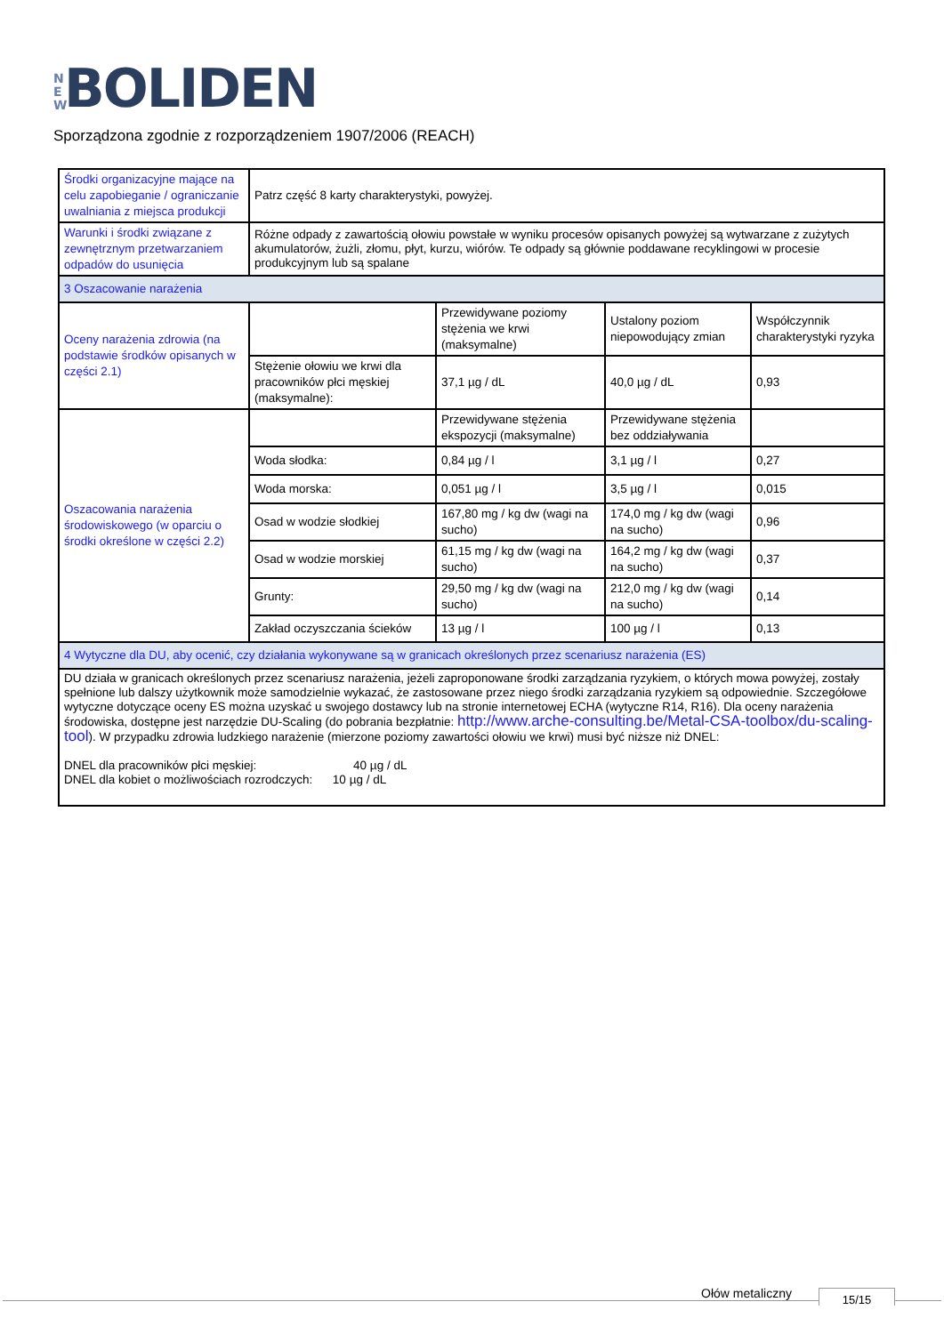N E W BOLIDEN
Sporządzona zgodnie z rozporządzeniem 1907/2006 (REACH)
| Środki organizacyjne mające na celu zapobieganie / ograniczanie uwalniania z miejsca produkcji | Patrz część 8 karty charakterystyki, powyżej. | | | |
| Warunki i środki związane z zewnętrznym przetwarzaniem odpadów do usunięcia | Różne odpady z zawartością ołowiu powstałe w wyniku procesów opisanych powyżej są wytwarzane z zużytych akumulatorów, żużli, złomu, płyt, kurzu, wiórów. Te odpady są głównie poddawane recyklingowi w procesie produkcyjnym lub są spalane | | | |
| 3 Oszacowanie narażenia | | | | |
| Oceny narażenia zdrowia (na podstawie środków opisanych w części 2.1) | | Przewidywane poziomy stężenia we krwi (maksymalne) | Ustalony poziom niepowodujący zmian | Współczynnik charakterystyki ryzyka |
| | Stężenie ołowiu we krwi dla pracowników płci męskiej (maksymalne): | 37,1 µg / dL | 40,0 µg / dL | 0,93 |
| Oszacowania narażenia środowiskowego (w oparciu o środki określone w części 2.2) | | Przewidywane stężenia ekspozycji (maksymalne) | Przewidywane stężenia bez oddziaływania | |
| | Woda słodka: | 0,84 µg / l | 3,1 µg / l | 0,27 |
| | Woda morska: | 0,051 µg / l | 3,5 µg / l | 0,015 |
| | Osad w wodzie słodkiej | 167,80 mg / kg dw (wagi na sucho) | 174,0 mg / kg dw (wagi na sucho) | 0,96 |
| | Osad w wodzie morskiej | 61,15 mg / kg dw (wagi na sucho) | 164,2 mg / kg dw (wagi na sucho) | 0,37 |
| | Grunty: | 29,50 mg / kg dw (wagi na sucho) | 212,0 mg / kg dw (wagi na sucho) | 0,14 |
| | Zakład oczyszczania ścieków | 13 µg / l | 100 µg / l | 0,13 |
| 4 Wytyczne dla DU, aby ocenić, czy działania wykonywane są w granicach określonych przez scenariusz narażenia (ES) | | | | |
| DU działa w granicach określonych przez scenariusz narażenia, jeżeli zaproponowane środki zarządzania ryzykiem, o których mowa powyżej, zostały spełnione lub dalszy użytkownik może samodzielnie wykazać, że zastosowane przez niego środki zarządzania ryzykiem są odpowiednie. Szczegółowe wytyczne dotyczące oceny ES można uzyskać u swojego dostawcy lub na stronie internetowej ECHA (wytyczne R14, R16). Dla oceny narażenia środowiska, dostępne jest narzędzie DU-Scaling (do pobrania bezpłatnie: http://www.arche-consulting.be/Metal-CSA-toolbox/du-scaling-tool ). W przypadku zdrowia ludzkiego narażenie (mierzone poziomy zawartości ołowiu we krwi) musi być niższe niż DNEL: DNEL dla pracowników płci męskiej: 40 µg / dL DNEL dla kobiet o możliwościach rozrodczych: 10 µg / dL | | | | |
Ołów metaliczny 15/15